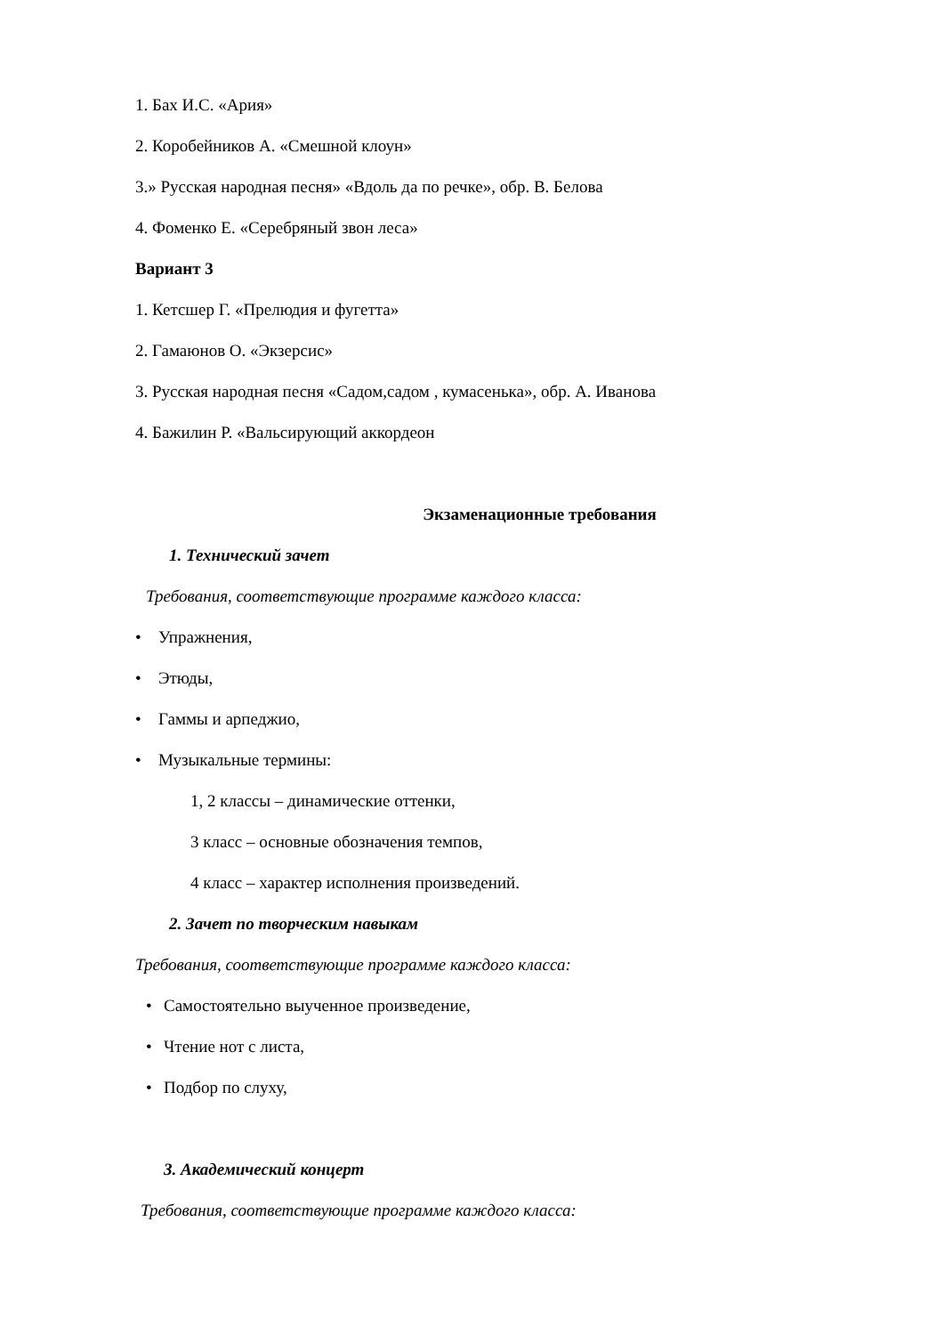1. Бах И.С. «Ария»
2. Коробейников А. «Смешной клоун»
3.» Русская народная песня» «Вдоль да по речке», обр. В. Белова
4. Фоменко Е. «Серебряный звон леса»
Вариант 3
1. Кетсшер Г. «Прелюдия и фугетта»
2. Гамаюнов О. «Экзерсис»
3. Русская народная песня «Садом,садом , кумасенька», обр. А. Иванова
4. Бажилин Р. «Вальсирующий аккордеон
Экзаменационные требования
1. Технический зачет
Требования, соответствующие программе каждого класса:
• Упражнения,
• Этюды,
• Гаммы и арпеджио,
• Музыкальные термины:
1, 2 классы – динамические оттенки,
3 класс – основные обозначения темпов,
4 класс – характер исполнения произведений.
2. Зачет по творческим навыкам
Требования, соответствующие программе каждого класса:
• Самостоятельно выученное произведение,
• Чтение нот с листа,
• Подбор по слуху,
3. Академический концерт
Требования, соответствующие программе каждого класса: